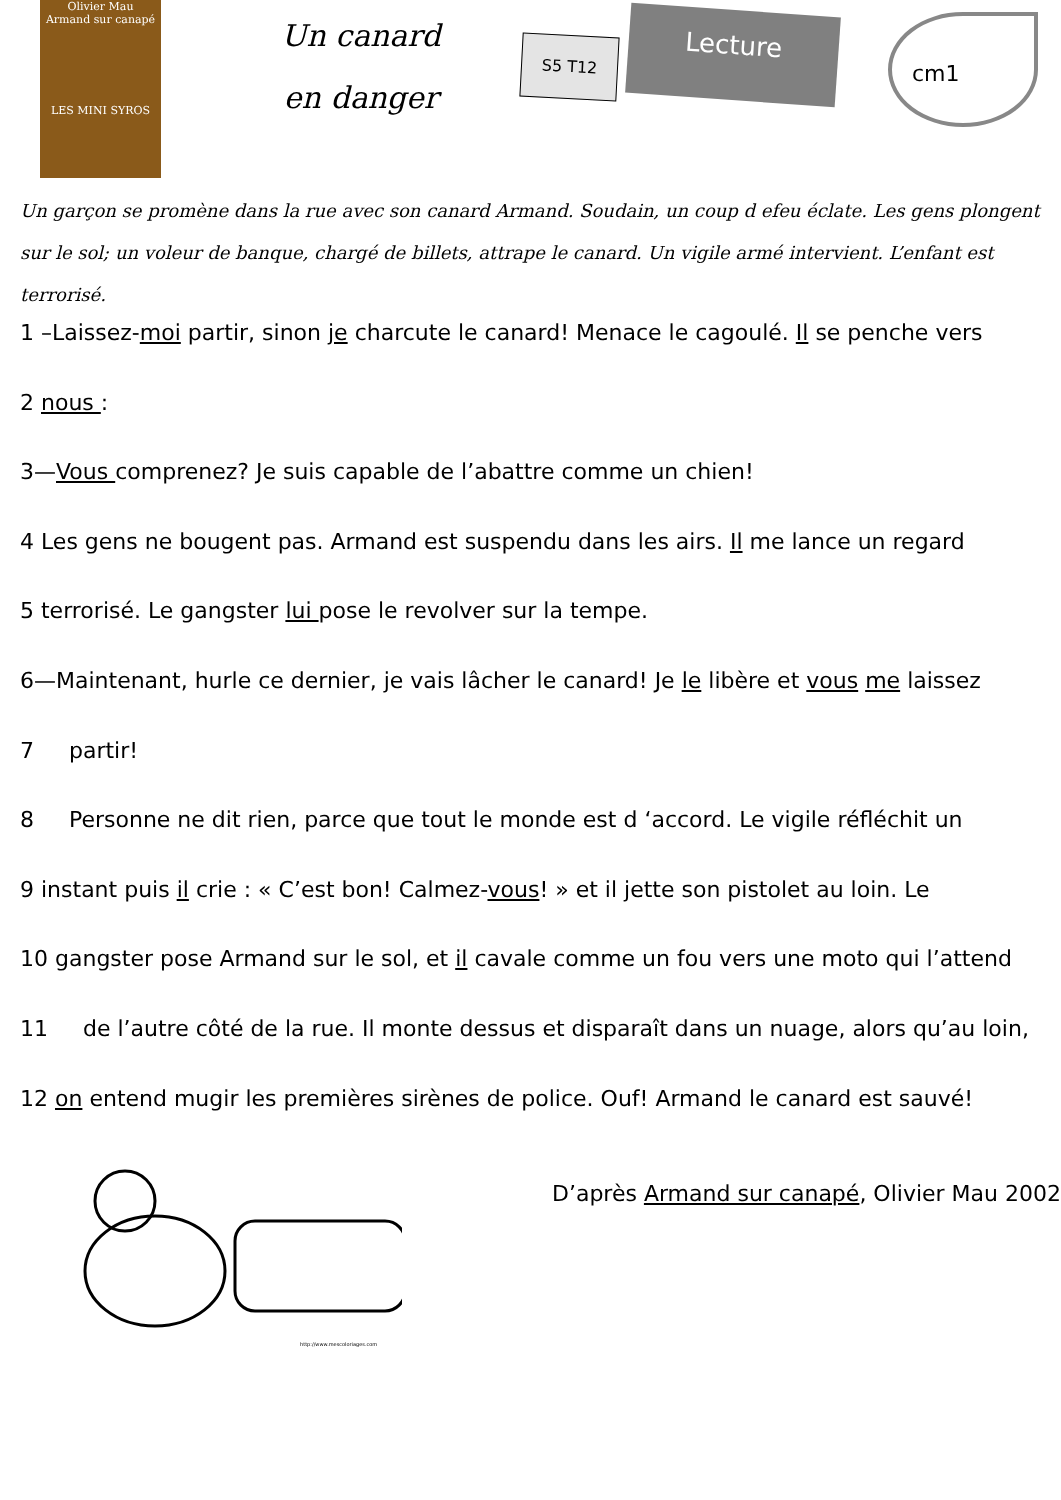Olivier Mau
Armand sur canapé
LES MINI SYROS
Un canard
en danger
S5 T12
Lecture
cm1
Un garçon se promène dans la rue avec son canard Armand. Soudain, un coup d efeu éclate. Les gens plongent sur le sol; un voleur de banque, chargé de billets, attrape le canard. Un vigile armé intervient. L’enfant est terrorisé.
1 –Laissez-moi partir, sinon je charcute le canard! Menace le cagoulé. Il se penche vers
2 nous :
3—Vous comprenez? Je suis capable de l’abattre comme un chien!
4 Les gens ne bougent pas. Armand est suspendu dans les airs. Il me lance un regard
5 terrorisé. Le gangster lui pose le revolver sur la tempe.
6—Maintenant, hurle ce dernier, je vais lâcher le canard! Je le libère et vous me laissez
7 partir!
8 Personne ne dit rien, parce que tout le monde est d ‘accord. Le vigile réfléchit un
9 instant puis il crie : « C’est bon! Calmez-vous! » et il jette son pistolet au loin. Le
10 gangster pose Armand sur le sol, et il cavale comme un fou vers une moto qui l’attend
11 de l’autre côté de la rue. Il monte dessus et disparaît dans un nuage, alors qu’au loin,
12 on entend mugir les premières sirènes de police. Ouf! Armand le canard est sauvé!
D’après Armand sur canapé, Olivier Mau 2002
http://www.mescoloriages.com